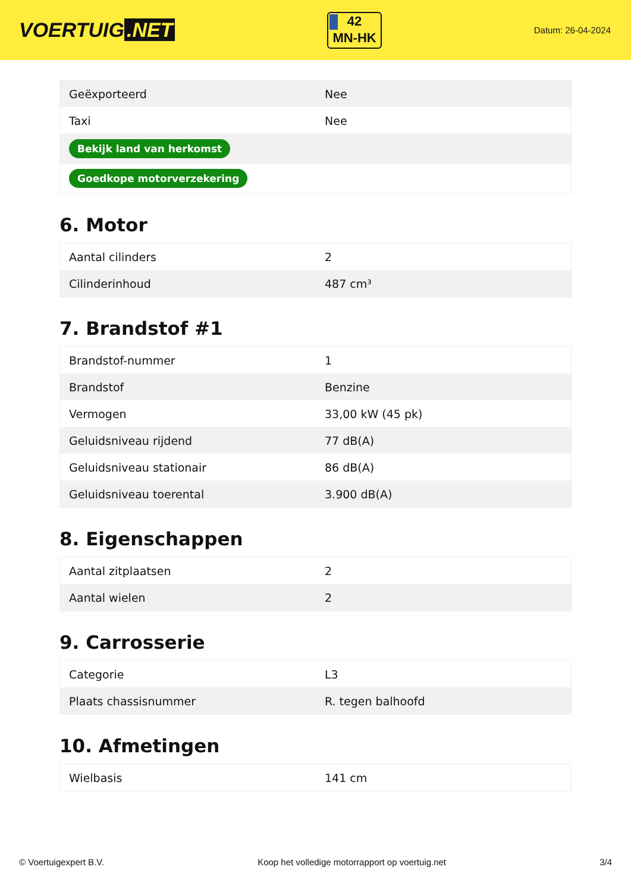VOERTUIG.NET
42
MN-HK
Datum: 26-04-2024
| Geëxporteerd | Nee |
| Taxi | Nee |
| Bekijk land van herkomst | |
| Goedkope motorverzekering | |
6. Motor
| Aantal cilinders | 2 |
| Cilinderinhoud | 487 cm³ |
7. Brandstof #1
| Brandstof-nummer | 1 |
| Brandstof | Benzine |
| Vermogen | 33,00 kW (45 pk) |
| Geluidsniveau rijdend | 77 dB(A) |
| Geluidsniveau stationair | 86 dB(A) |
| Geluidsniveau toerental | 3.900 dB(A) |
8. Eigenschappen
| Aantal zitplaatsen | 2 |
| Aantal wielen | 2 |
9. Carrosserie
| Categorie | L3 |
| Plaats chassisnummer | R. tegen balhoofd |
10. Afmetingen
| Wielbasis | 141 cm |
© Voertuigexpert B.V. Koop het volledige motorrapport op voertuig.net 3/4